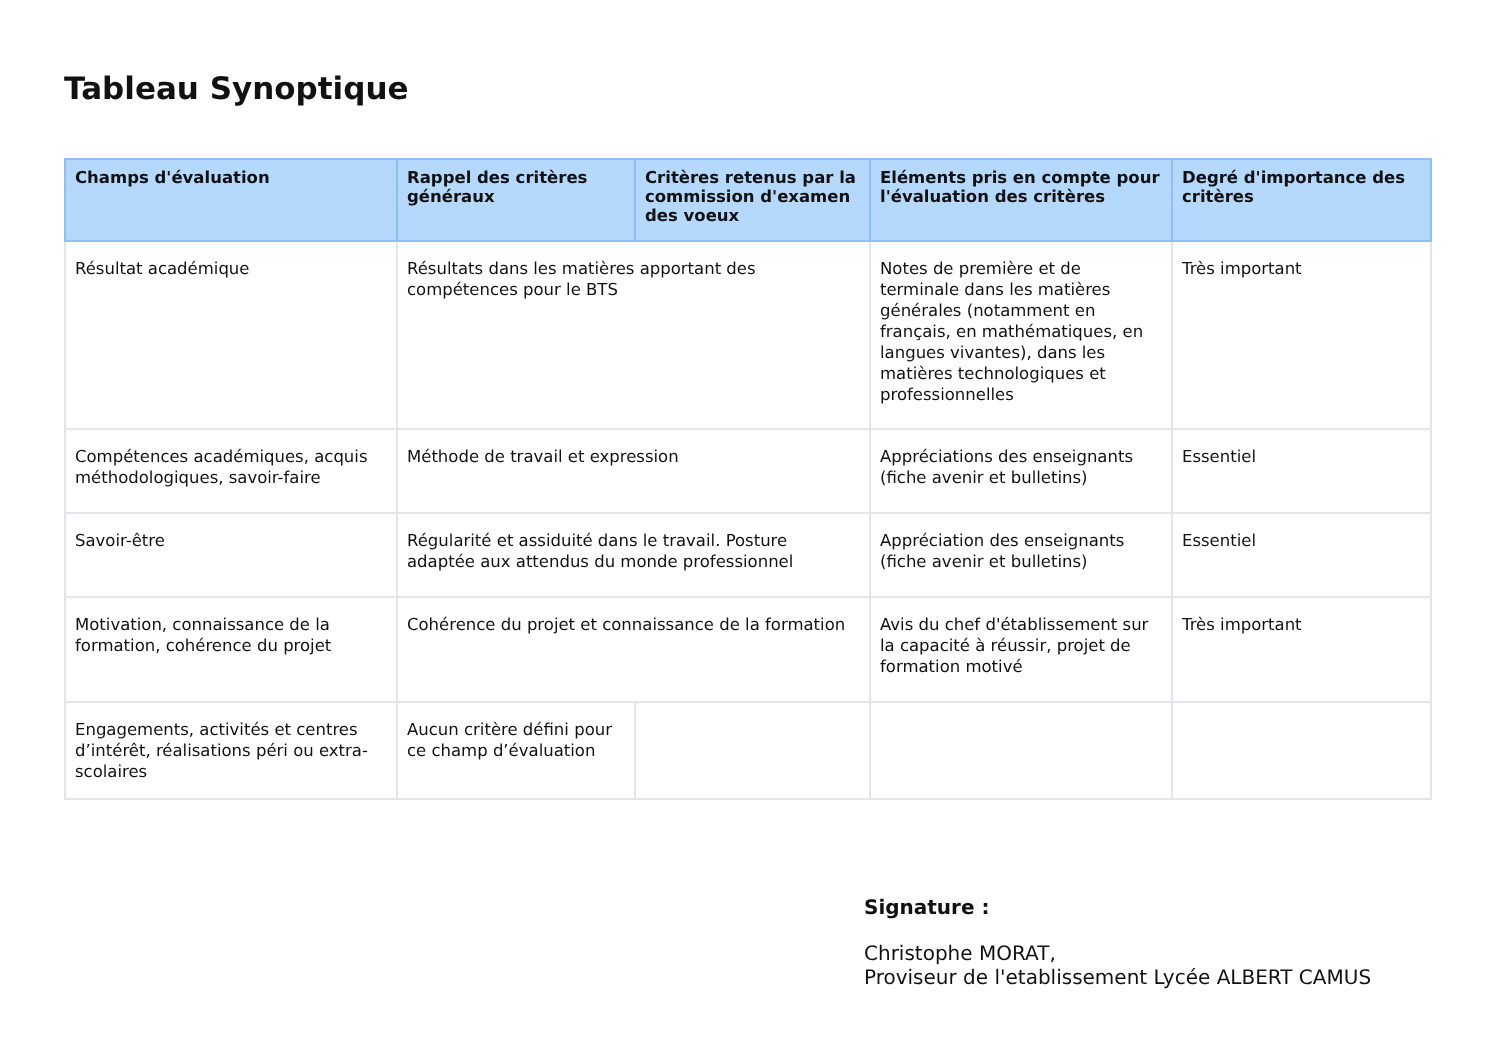Tableau Synoptique
| Champs d'évaluation | Rappel des critères généraux | Critères retenus par la commission d'examen des voeux | Eléments pris en compte pour l'évaluation des critères | Degré d'importance des critères |
| --- | --- | --- | --- | --- |
| Résultat académique | Résultats dans les matières apportant des compétences pour le BTS | | Notes de première et de terminale dans les matières générales (notamment en français, en mathématiques, en langues vivantes), dans les matières technologiques et professionnelles | Très important |
| Compétences académiques, acquis méthodologiques, savoir-faire | Méthode de travail et expression | | Appréciations des enseignants (fiche avenir et bulletins) | Essentiel |
| Savoir-être | Régularité et assiduité dans le travail. Posture adaptée aux attendus du monde professionnel | | Appréciation des enseignants (fiche avenir et bulletins) | Essentiel |
| Motivation, connaissance de la formation, cohérence du projet | Cohérence du projet et connaissance de la formation | | Avis du chef d'établissement sur la capacité à réussir, projet de formation motivé | Très important |
| Engagements, activités et centres d’intérêt, réalisations péri ou extra-scolaires | Aucun critère défini pour ce champ d’évaluation | | | |
Signature :
Christophe MORAT,
Proviseur de l'etablissement Lycée ALBERT CAMUS